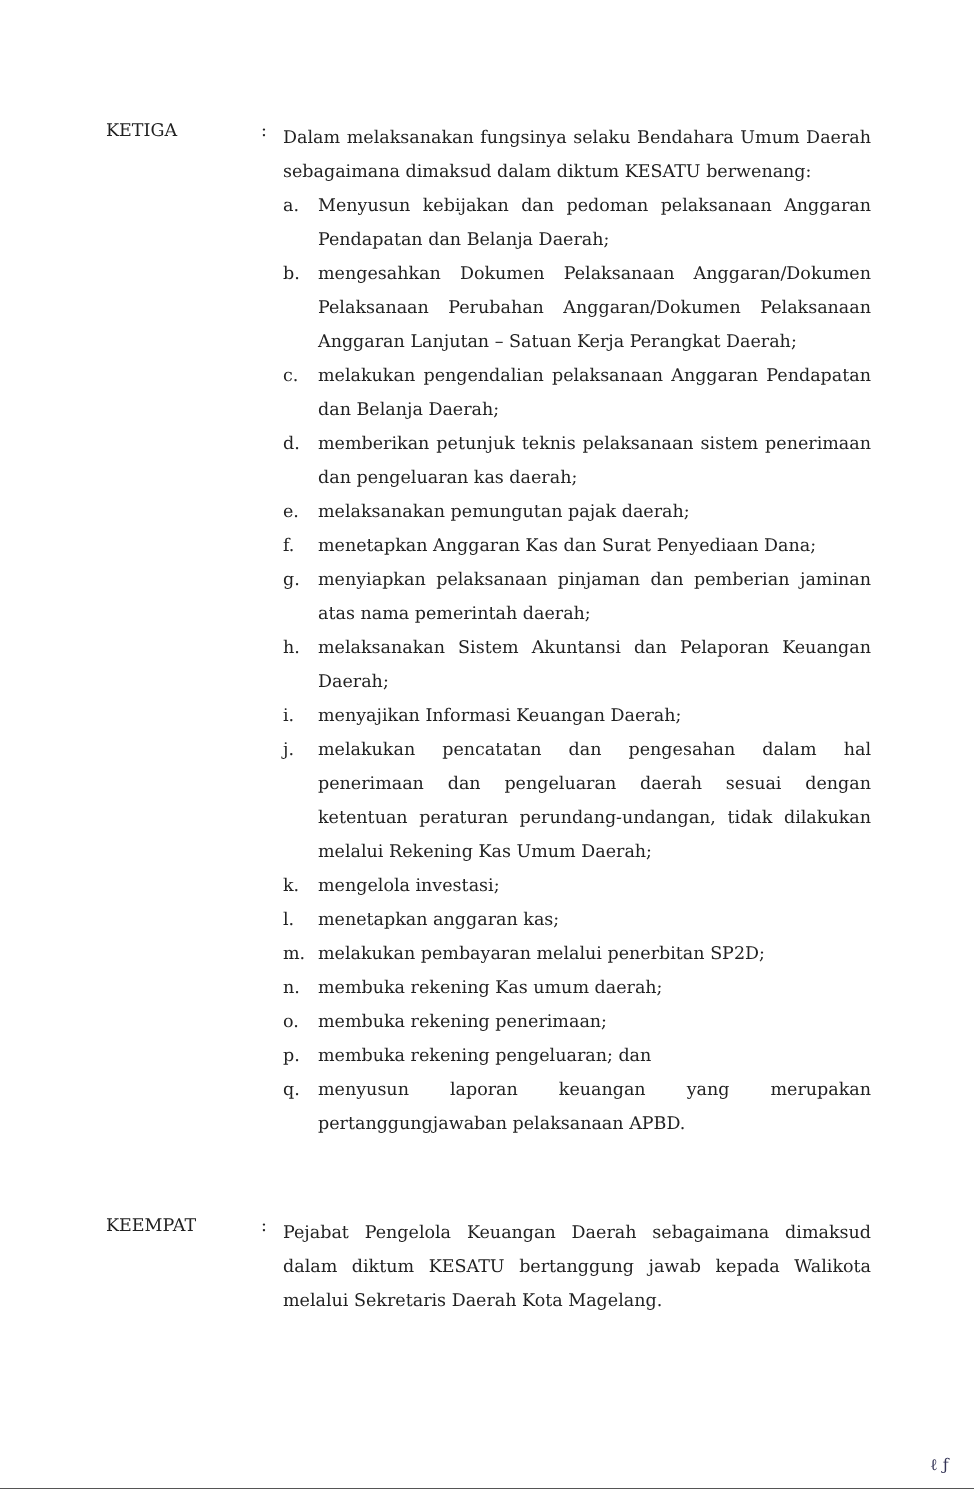KETIGA :
Dalam melaksanakan fungsinya selaku Bendahara Umum Daerah sebagaimana dimaksud dalam diktum KESATU berwenang:
a. Menyusun kebijakan dan pedoman pelaksanaan Anggaran Pendapatan dan Belanja Daerah;
b. mengesahkan Dokumen Pelaksanaan Anggaran/Dokumen Pelaksanaan Perubahan Anggaran/Dokumen Pelaksanaan Anggaran Lanjutan – Satuan Kerja Perangkat Daerah;
c. melakukan pengendalian pelaksanaan Anggaran Pendapatan dan Belanja Daerah;
d. memberikan petunjuk teknis pelaksanaan sistem penerimaan dan pengeluaran kas daerah;
e. melaksanakan pemungutan pajak daerah;
f. menetapkan Anggaran Kas dan Surat Penyediaan Dana;
g. menyiapkan pelaksanaan pinjaman dan pemberian jaminan atas nama pemerintah daerah;
h. melaksanakan Sistem Akuntansi dan Pelaporan Keuangan Daerah;
i. menyajikan Informasi Keuangan Daerah;
j. melakukan pencatatan dan pengesahan dalam hal penerimaan dan pengeluaran daerah sesuai dengan ketentuan peraturan perundang-undangan, tidak dilakukan melalui Rekening Kas Umum Daerah;
k. mengelola investasi;
l. menetapkan anggaran kas;
m. melakukan pembayaran melalui penerbitan SP2D;
n. membuka rekening Kas umum daerah;
o. membuka rekening penerimaan;
p. membuka rekening pengeluaran; dan
q. menyusun laporan keuangan yang merupakan pertanggungjawaban pelaksanaan APBD.
KEEMPAT :
Pejabat Pengelola Keuangan Daerah sebagaimana dimaksud dalam diktum KESATU bertanggung jawab kepada Walikota melalui Sekretaris Daerah Kota Magelang.
ℓ ƒ